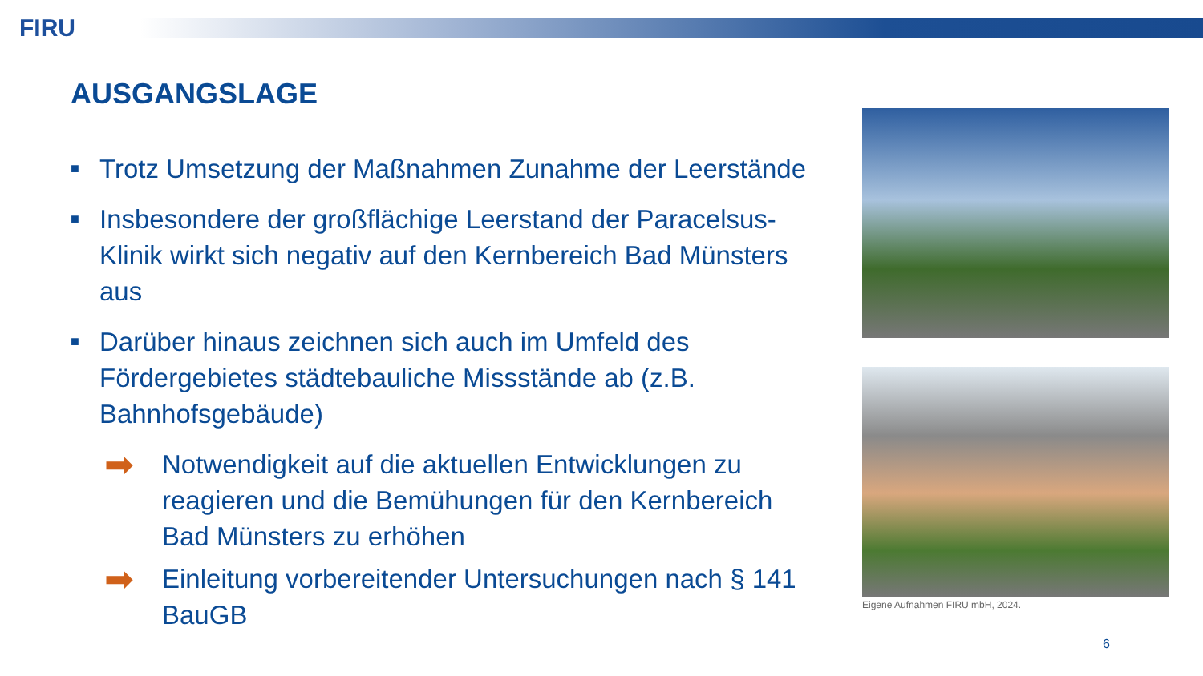FIRU
AUSGANGSLAGE
■ Trotz Umsetzung der Maßnahmen Zunahme der Leerstände
■ Insbesondere der großflächige Leerstand der Paracelsus-Klinik wirkt sich negativ auf den Kernbereich Bad Münsters aus
■ Darüber hinaus zeichnen sich auch im Umfeld des Fördergebietes städtebauliche Missstände ab (z.B. Bahnhofsgebäude)
➡ Notwendigkeit auf die aktuellen Entwicklungen zu reagieren und die Bemühungen für den Kernbereich Bad Münsters zu erhöhen
➡ Einleitung vorbereitender Untersuchungen nach § 141 BauGB
Eigene Aufnahmen FIRU mbH, 2024.
6